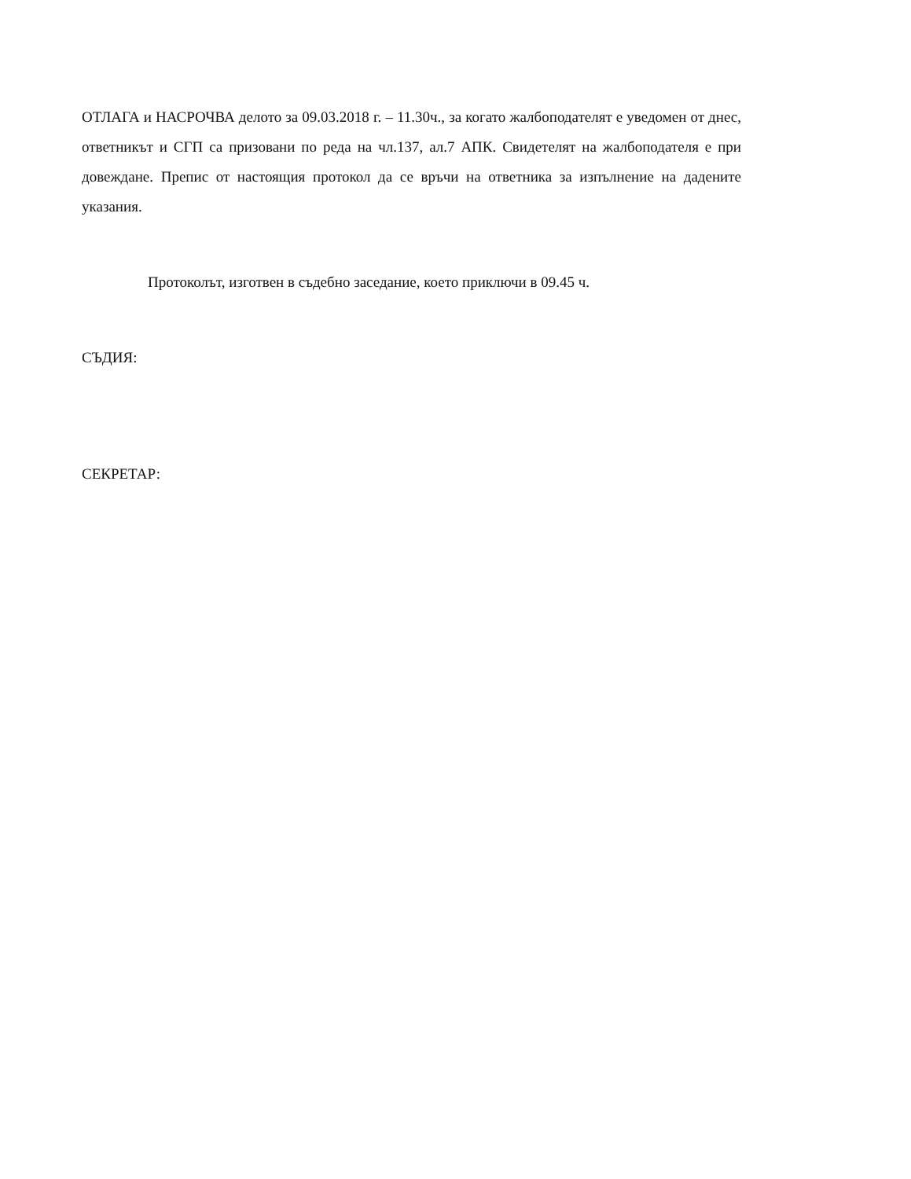ОТЛАГА и НАСРОЧВА делото за 09.03.2018 г. – 11.30ч., за когато жалбоподателят е уведомен от днес, ответникът и СГП са призовани по реда на чл.137, ал.7 АПК. Свидетелят на жалбоподателя е при довеждане. Препис от настоящия протокол да се връчи на ответника за изпълнение на дадените указания.
Протоколът, изготвен в съдебно заседание, което приключи в 09.45 ч.
СЪДИЯ:
СЕКРЕТАР: